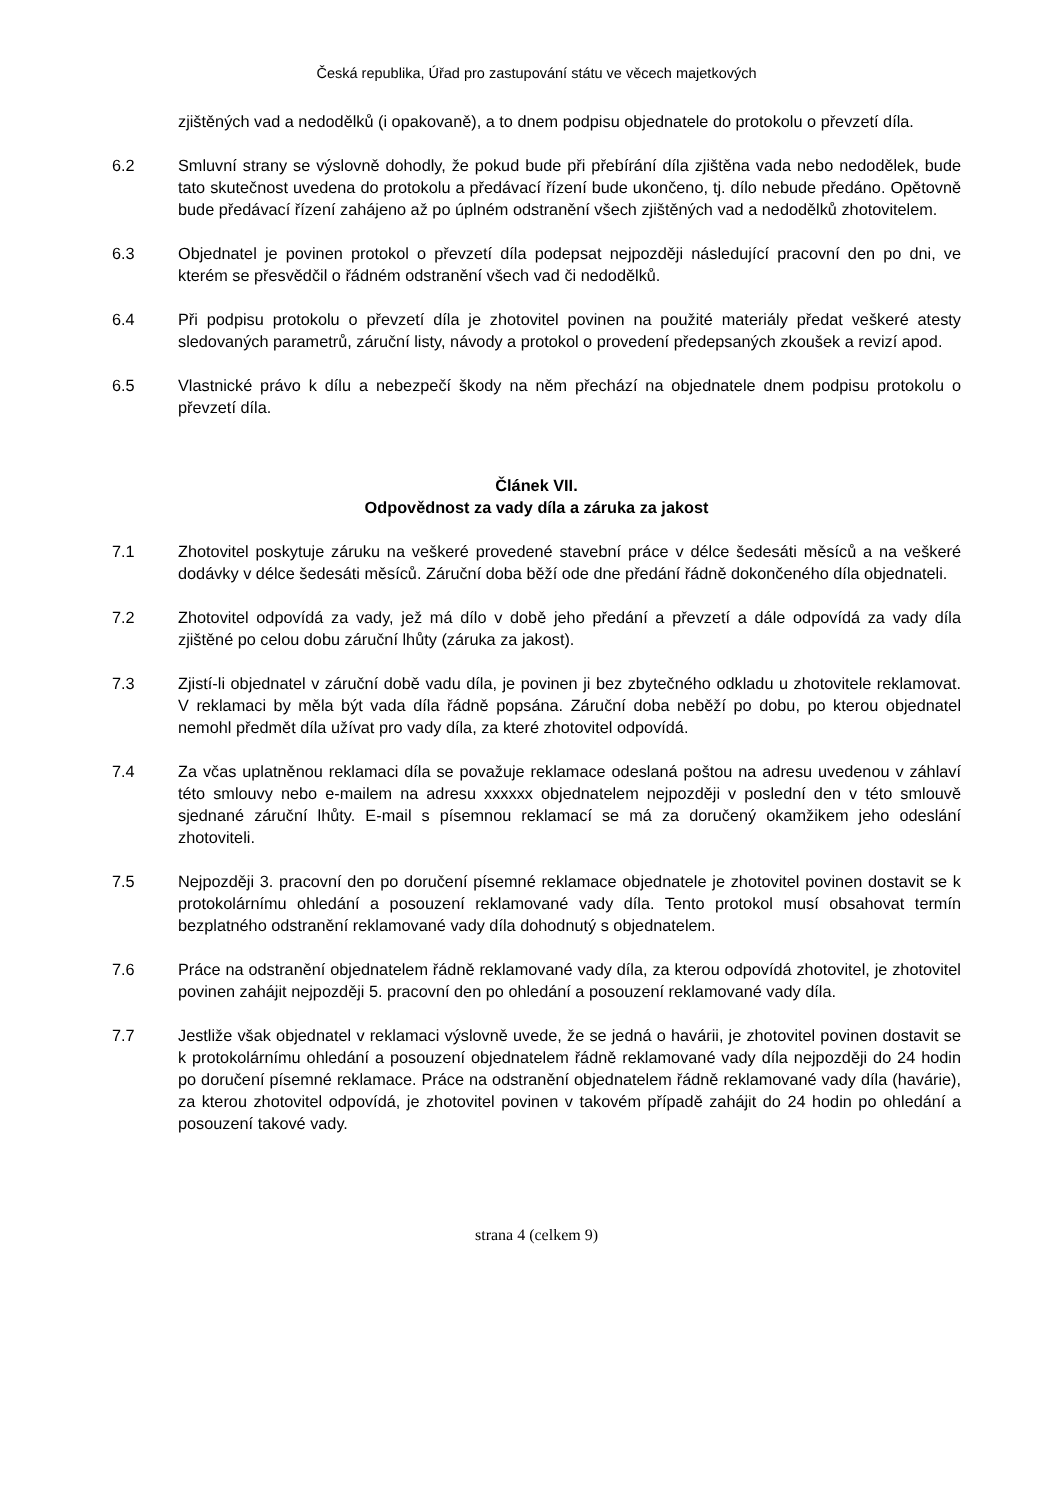Česká republika, Úřad pro zastupování státu ve věcech majetkových
zjištěných vad a nedodělků (i opakovaně), a to dnem podpisu objednatele do protokolu o převzetí díla.
6.2 Smluvní strany se výslovně dohodly, že pokud bude při přebírání díla zjištěna vada nebo nedodělek, bude tato skutečnost uvedena do protokolu a předávací řízení bude ukončeno, tj. dílo nebude předáno. Opětovně bude předávací řízení zahájeno až po úplném odstranění všech zjištěných vad a nedodělků zhotovitelem.
6.3 Objednatel je povinen protokol o převzetí díla podepsat nejpozději následující pracovní den po dni, ve kterém se přesvědčil o řádném odstranění všech vad či nedodělků.
6.4 Při podpisu protokolu o převzetí díla je zhotovitel povinen na použité materiály předat veškeré atesty sledovaných parametrů, záruční listy, návody a protokol o provedení předepsaných zkoušek a revizí apod.
6.5 Vlastnické právo k dílu a nebezpečí škody na něm přechází na objednatele dnem podpisu protokolu o převzetí díla.
Článek VII.
Odpovědnost za vady díla a záruka za jakost
7.1 Zhotovitel poskytuje záruku na veškeré provedené stavební práce v délce šedesáti měsíců a na veškeré dodávky v délce šedesáti měsíců. Záruční doba běží ode dne předání řádně dokončeného díla objednateli.
7.2 Zhotovitel odpovídá za vady, jež má dílo v době jeho předání a převzetí a dále odpovídá za vady díla zjištěné po celou dobu záruční lhůty (záruka za jakost).
7.3 Zjistí-li objednatel v záruční době vadu díla, je povinen ji bez zbytečného odkladu u zhotovitele reklamovat. V reklamaci by měla být vada díla řádně popsána. Záruční doba neběží po dobu, po kterou objednatel nemohl předmět díla užívat pro vady díla, za které zhotovitel odpovídá.
7.4 Za včas uplatněnou reklamaci díla se považuje reklamace odeslaná poštou na adresu uvedenou v záhlaví této smlouvy nebo e-mailem na adresu xxxxxx objednatelem nejpozději v poslední den v této smlouvě sjednané záruční lhůty. E-mail s písemnou reklamací se má za doručený okamžikem jeho odeslání zhotoviteli.
7.5 Nejpozději 3. pracovní den po doručení písemné reklamace objednatele je zhotovitel povinen dostavit se k protokolárnímu ohledání a posouzení reklamované vady díla. Tento protokol musí obsahovat termín bezplatného odstranění reklamované vady díla dohodnutý s objednatelem.
7.6 Práce na odstranění objednatelem řádně reklamované vady díla, za kterou odpovídá zhotovitel, je zhotovitel povinen zahájit nejpozději 5. pracovní den po ohledání a posouzení reklamované vady díla.
7.7 Jestliže však objednatel v reklamaci výslovně uvede, že se jedná o havárii, je zhotovitel povinen dostavit se k protokolárnímu ohledání a posouzení objednatelem řádně reklamované vady díla nejpozději do 24 hodin po doručení písemné reklamace. Práce na odstranění objednatelem řádně reklamované vady díla (havárie), za kterou zhotovitel odpovídá, je zhotovitel povinen v takovém případě zahájit do 24 hodin po ohledání a posouzení takové vady.
strana 4 (celkem 9)